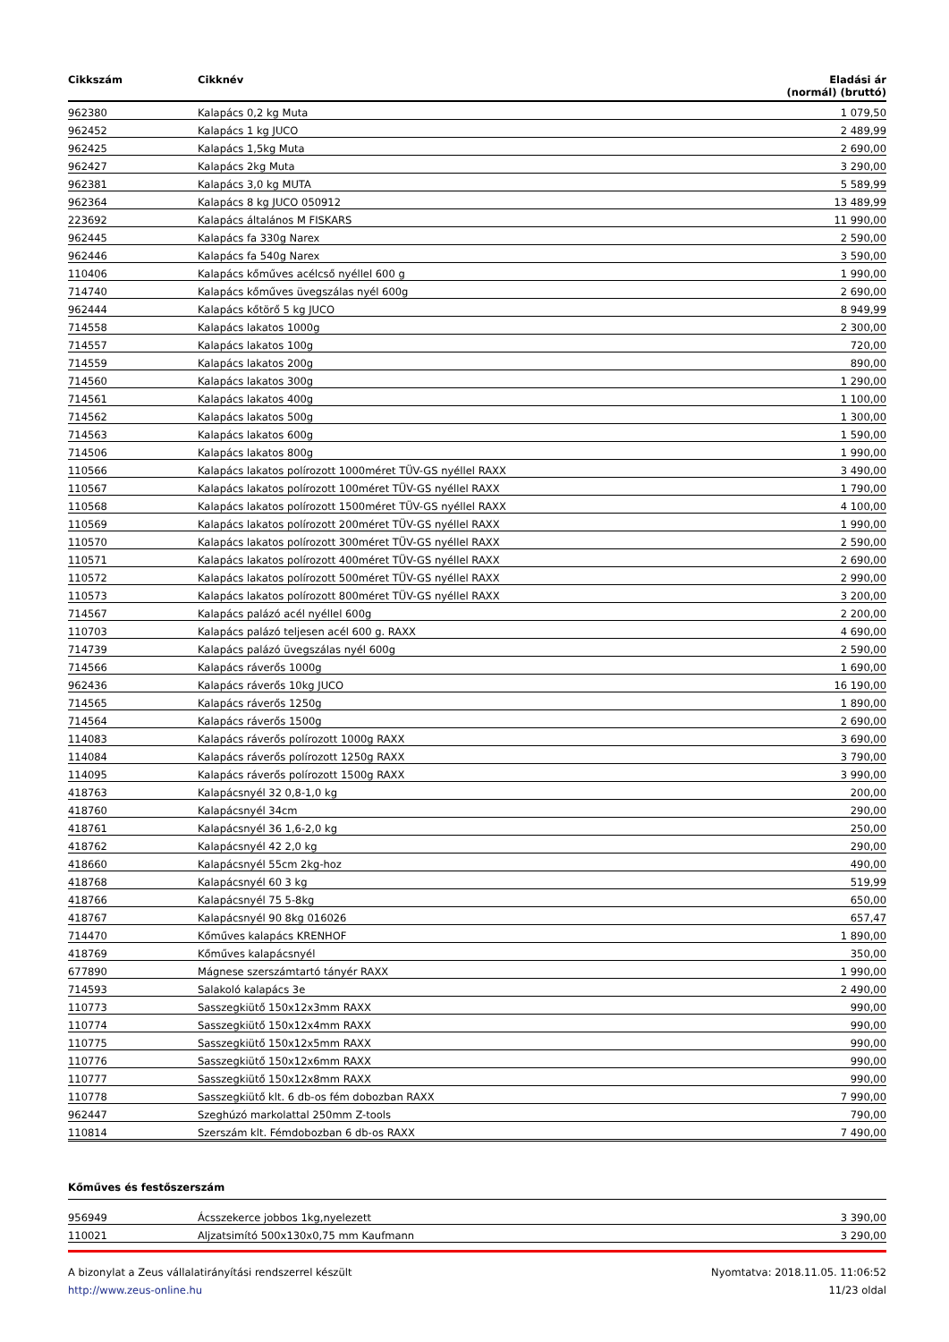| Cikkszám | Cikknév | Eladási ár (normál) (bruttó) |
| --- | --- | --- |
| 962380 | Kalapács 0,2 kg Muta | 1 079,50 |
| 962452 | Kalapács 1 kg JUCO | 2 489,99 |
| 962425 | Kalapács 1,5kg Muta | 2 690,00 |
| 962427 | Kalapács 2kg Muta | 3 290,00 |
| 962381 | Kalapács 3,0 kg MUTA | 5 589,99 |
| 962364 | Kalapács 8 kg JUCO 050912 | 13 489,99 |
| 223692 | Kalapács általános M FISKARS | 11 990,00 |
| 962445 | Kalapács fa 330g Narex | 2 590,00 |
| 962446 | Kalapács fa 540g Narex | 3 590,00 |
| 110406 | Kalapács kőműves acélcső nyéllel 600 g | 1 990,00 |
| 714740 | Kalapács kőműves üvegszálas nyél 600g | 2 690,00 |
| 962444 | Kalapács kőtörő 5 kg JUCO | 8 949,99 |
| 714558 | Kalapács lakatos 1000g | 2 300,00 |
| 714557 | Kalapács lakatos 100g | 720,00 |
| 714559 | Kalapács lakatos 200g | 890,00 |
| 714560 | Kalapács lakatos 300g | 1 290,00 |
| 714561 | Kalapács lakatos 400g | 1 100,00 |
| 714562 | Kalapács lakatos 500g | 1 300,00 |
| 714563 | Kalapács lakatos 600g | 1 590,00 |
| 714506 | Kalapács lakatos 800g | 1 990,00 |
| 110566 | Kalapács lakatos polírozott 1000méret TÜV-GS nyéllel RAXX | 3 490,00 |
| 110567 | Kalapács lakatos polírozott 100méret TÜV-GS nyéllel RAXX | 1 790,00 |
| 110568 | Kalapács lakatos polírozott 1500méret TÜV-GS nyéllel RAXX | 4 100,00 |
| 110569 | Kalapács lakatos polírozott 200méret TÜV-GS nyéllel RAXX | 1 990,00 |
| 110570 | Kalapács lakatos polírozott 300méret TÜV-GS nyéllel RAXX | 2 590,00 |
| 110571 | Kalapács lakatos polírozott 400méret TÜV-GS nyéllel RAXX | 2 690,00 |
| 110572 | Kalapács lakatos polírozott 500méret TÜV-GS nyéllel RAXX | 2 990,00 |
| 110573 | Kalapács lakatos polírozott 800méret TÜV-GS nyéllel RAXX | 3 200,00 |
| 714567 | Kalapács palázó acél nyéllel 600g | 2 200,00 |
| 110703 | Kalapács palázó teljesen acél 600 g. RAXX | 4 690,00 |
| 714739 | Kalapács palázó üvegszálas nyél 600g | 2 590,00 |
| 714566 | Kalapács ráverős 1000g | 1 690,00 |
| 962436 | Kalapács ráverős 10kg JUCO | 16 190,00 |
| 714565 | Kalapács ráverős 1250g | 1 890,00 |
| 714564 | Kalapács ráverős 1500g | 2 690,00 |
| 114083 | Kalapács ráverős polírozott 1000g RAXX | 3 690,00 |
| 114084 | Kalapács ráverős polírozott 1250g RAXX | 3 790,00 |
| 114095 | Kalapács ráverős polírozott 1500g RAXX | 3 990,00 |
| 418763 | Kalapácsnyél 32 0,8-1,0 kg | 200,00 |
| 418760 | Kalapácsnyél 34cm | 290,00 |
| 418761 | Kalapácsnyél 36 1,6-2,0 kg | 250,00 |
| 418762 | Kalapácsnyél 42 2,0 kg | 290,00 |
| 418660 | Kalapácsnyél 55cm 2kg-hoz | 490,00 |
| 418768 | Kalapácsnyél 60 3 kg | 519,99 |
| 418766 | Kalapácsnyél 75 5-8kg | 650,00 |
| 418767 | Kalapácsnyél 90 8kg 016026 | 657,47 |
| 714470 | Kőműves kalapács KRENHOF | 1 890,00 |
| 418769 | Kőműves kalapácsnyél | 350,00 |
| 677890 | Mágnese szerszámtartó tányér RAXX | 1 990,00 |
| 714593 | Salakoló kalapács 3e | 2 490,00 |
| 110773 | Sasszegkiütő 150x12x3mm RAXX | 990,00 |
| 110774 | Sasszegkiütő 150x12x4mm RAXX | 990,00 |
| 110775 | Sasszegkiütő 150x12x5mm RAXX | 990,00 |
| 110776 | Sasszegkiütő 150x12x6mm RAXX | 990,00 |
| 110777 | Sasszegkiütő 150x12x8mm RAXX | 990,00 |
| 110778 | Sasszegkiütő klt. 6 db-os fém dobozban RAXX | 7 990,00 |
| 962447 | Szeghúzó markolattal 250mm Z-tools | 790,00 |
| 110814 | Szerszám klt. Fémdobozban 6 db-os RAXX | 7 490,00 |
Kőműves és festőszerszám
| 956949 | Ácsszekerce jobbos 1kg,nyelezett | 3 390,00 |
| 110021 | Aljzatsimító 500x130x0,75 mm Kaufmann | 3 290,00 |
A bizonylat a Zeus vállalatirányítási rendszerrel készült
http://www.zeus-online.hu
Nyomtatva: 2018.11.05. 11:06:52
11/23 oldal